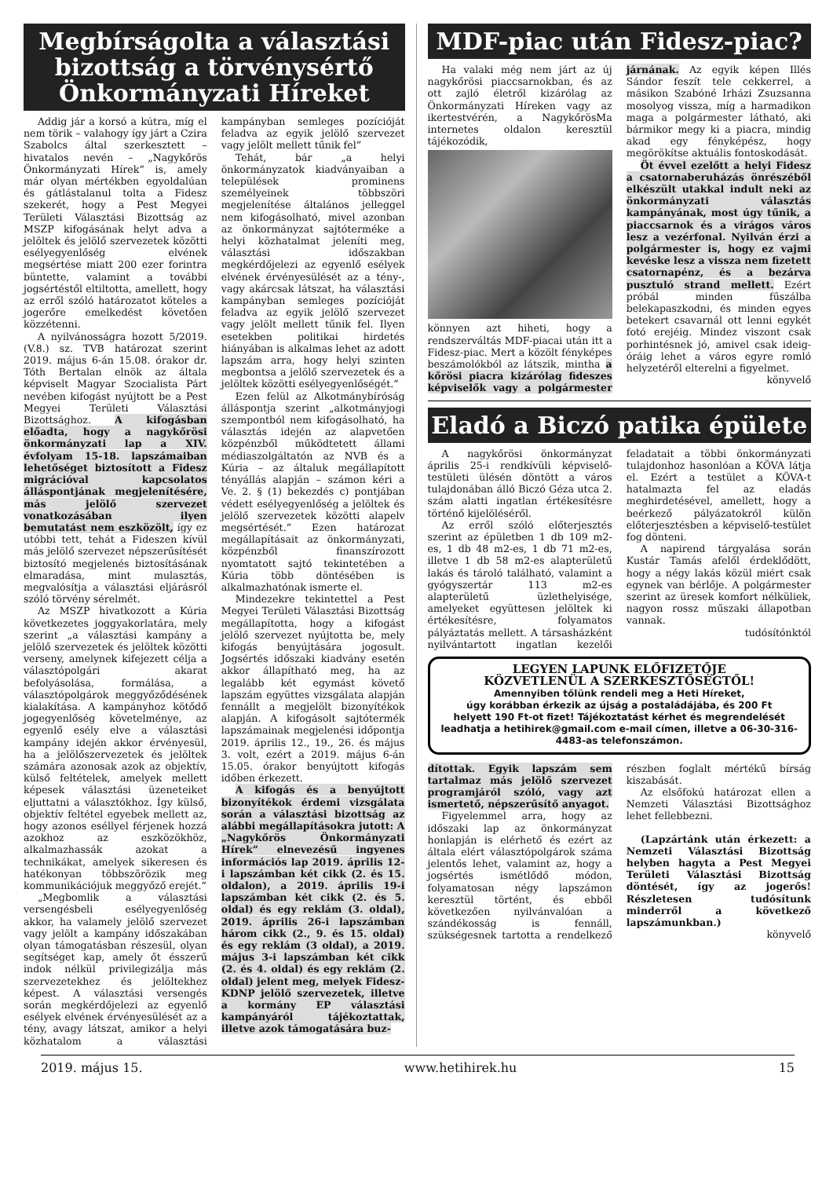Megbírságolta a választási bizottság a törvénysértő Önkormányzati Híreket
Addig jár a korsó a kútra, míg el nem törik – valahogy így járt a Czira Szabolcs által szerkesztett – hivatalos nevén – „Nagykőrös Önkormányzati Hírek” is, amely már olyan mértékben egyoldalúan és gátlástalanul tolta a Fidesz szekerét, hogy a Pest Megyei Területi Választási Bizottság az MSZP kifogásának helyt adva a jelöltek és jelölő szervezetek közötti esélyegyenlőség elvének megsértése miatt 200 ezer forintra büntette, valamint a további jogsértéstől eltiltotta, amellett, hogy az erről szóló határozatot köteles a jogerőre emelkedést követően közzétenni.
A nyilvánosságra hozott 5/2019. (V.8.) sz. TVB határozat szerint 2019. május 6-án 15.08. órakor dr. Tóth Bertalan elnök az általa képviselt Magyar Szocialista Párt nevében kifogást nyújtott be a Pest Megyei Területi Választási Bizottsághoz. A kifogásban előadta, hogy a nagykőrösi önkormányzati lap a XIV. évfolyam 15-18. lapszámaiban lehetőséget biztosított a Fidesz migrációval kapcsolatos álláspontjának megjelenítésére, más jelölő szervezet vonatkozásában ilyen bemutatást nem eszközölt, így ez utóbbi tett, tehát a Fideszen kívül más jelölő szervezet népszerűsítését biztosító megjelenés biztosításának elmaradása, mint mulasztás, megvalósítja a választási eljárásról szóló törvény sérelmét.
Az MSZP hivatkozott a Kúria következetes joggyakorlatára, mely szerint „a választási kampány a jelölő szervezetek és jelöltek közötti verseny, amelynek kifejezett célja a választópolgári akarat befolyásolása, formálása, a választópolgárok meggyőződésének kialakítása. A kampányhoz kötődő jogegyenlőség követelménye, az egyenlő esély elve a választási kampány idején akkor érvényesül, ha a jelölőszervezetek és jelöltek számára azonosak azok az objektív, külső feltételek, amelyek mellett képesek választási üzeneteiket eljuttatni a választókhoz. Így külső, objektív feltétel egyebek mellett az, hogy azonos eséllyel férjenek hozzá azokhoz az eszközökhöz, alkalmazhassák azokat a technikákat, amelyek sikeresen és hatékonyan többszörözik meg kommunikációjuk meggyőző erejét.”
„Megbomlik a választási versengésbeli esélyegyenlőség akkor, ha valamely jelölő szervezet vagy jelölt a kampány időszakában olyan támogatásban részesül, olyan segítséget kap, amely őt ésszerű indok nélkül privilegizálja más szervezetekhez és jelöltekhez képest. A választási versengés során megkérdőjelezi az egyenlő esélyek elvének érvényesülését az a tény, avagy látszat, amikor a helyi közhatalom a választási kampányban semleges pozícióját feladva az egyik jelölő szervezet vagy jelölt mellett tűnik fel”
Tehát, bár „a helyi önkormányzatok kiadványaiban a települések prominens személyeinek többszöri megjelenítése általános jelleggel nem kifogásolható, mivel azonban az önkormányzat sajtóterméke a helyi közhatalmat jeleníti meg, választási időszakban megkérdőjelezi az egyenlő esélyek elvének érvényesülését az a tény-, vagy akárcsak látszat, ha választási kampányban semleges pozícióját feladva az egyik jelölő szervezet vagy jelölt mellett tűnik fel. Ilyen esetekben politikai hirdetés hiányában is alkalmas lehet az adott lapszám arra, hogy helyi szinten megbontsa a jelölő szervezetek és a jelöltek közötti esélyegyenlőségét.”
Ezen felül az Alkotmánybíróság álláspontja szerint „alkotmányjogi szempontból nem kifogásolható, ha választás idején az alapvetően közpénzből működtetett állami médiaszolgáltatón az NVB és a Kúria – az általuk megállapított tényállás alapján – számon kéri a Ve. 2. § (1) bekezdés c) pontjában védett esélyegyenlőség a jelöltek és jelölő szervezetek közötti alapelv megsértését.” Ezen határozat megállapításait az önkormányzati, közpénzből finanszírozott nyomtatott sajtó tekintetében a Kúria több döntésében is alkalmazhatónak ismerte el.
Mindezekre tekintettel a Pest Megyei Területi Választási Bizottság megállapította, hogy a kifogást jelölő szervezet nyújtotta be, mely kifogás benyújtására jogosult. Jogsértés időszaki kiadvány esetén akkor állapítható meg, ha az legalább két egymást követő lapszám együttes vizsgálata alapján fennállt a megjelölt bizonyítékok alapján. A kifogásolt sajtótermék lapszámainak megjelenési időpontja 2019. április 12., 19., 26. és május 3. volt, ezért a 2019. május 6-án 15.05. órakor benyújtott kifogás időben érkezett.
A kifogás és a benyújtott bizonyítékok érdemi vizsgálata során a választási bizottság az alábbi megállapításokra jutott: A „Nagykőrös Önkormányzati Hírek” elnevezésű ingyenes információs lap 2019. április 12-i lapszámban két cikk (2. és 15. oldalon), a 2019. április 19-i lapszámban két cikk (2. és 5. oldal) és egy reklám (3. oldal), 2019. április 26-i lapszámban három cikk (2., 9. és 15. oldal) és egy reklám (3 oldal), a 2019. május 3-i lapszámban két cikk (2. és 4. oldal) és egy reklám (2. oldal) jelent meg, melyek Fidesz-KDNP jelölő szervezetek, illetve a kormány EP választási kampányáról tájékoztattak, illetve azok támogatására buz-
MDF-piac után Fidesz-piac?
Ha valaki még nem járt az új nagykőrösi piaccsarnokban, és az ott zajló életről kizárólag az Önkormányzati Híreken vagy az ikertestvérén, a NagykőrösMa internetes oldalon keresztül tájékozódik,
könnyen azt hiheti, hogy a rendszerváltás MDF-piacai után itt a Fidesz-piac. Mert a közölt fényképes beszámolókból az látszik, mintha a kőrösi piacra kizárólag fideszes képviselők vagy a polgármester járnának. Az egyik képen Illés Sándor feszít tele cekkerrel, a másikon Szabóné Irházi Zsuzsanna mosolyog vissza, míg a harmadikon maga a polgármester látható, aki bármikor megy ki a piacra, mindig akad egy fényképész, hogy megörökítse aktuális fontoskodását.
Öt évvel ezelőtt a helyi Fidesz a csatornaberuházás önrészéből elkészült utakkal indult neki az önkormányzati választás kampányának, most úgy tűnik, a piaccsarnok és a virágos város lesz a vezérfonal. Nyilván érzi a polgármester is, hogy ez vajmi kevéske lesz a vissza nem fizetett csatornapénz, és a bezárva pusztuló strand mellett. Ezért próbál minden fűszálba belekapaszkodni, és minden egyes betekert csavarnál ott lenni egykét fotó erejéig. Mindez viszont csak porhintésnek jó, amivel csak ideig-óráig lehet a város egyre romló helyzetéről elterelni a figyelmet.
könyvelő
Eladó a Biczó patika épülete
A nagykőrösi önkormányzat április 25-i rendkívüli képviselő-testületi ülésén döntött a város tulajdonában álló Biczó Géza utca 2. szám alatti ingatlan értékesítésre történő kijelöléséről.
Az erről szóló előterjesztés szerint az épületben 1 db 109 m2-es, 1 db 48 m2-es, 1 db 71 m2-es, illetve 1 db 58 m2-es alapterületű lakás és tároló található, valamint a gyógyszertár 113 m2-es alapterületű üzlethelyisége, amelyeket együttesen jelöltek ki értékesítésre, folyamatos pályáztatás mellett. A társasházként nyilvántartott ingatlan kezelői feladatait a többi önkormányzati tulajdonhoz hasonlóan a KÖVA látja el. Ezért a testület a KÖVA-t hatalmazta fel az eladás meghirdetésével, amellett, hogy a beérkező pályázatokról külön előterjesztésben a képviselő-testület fog dönteni.
A napirend tárgyalása során Kustár Tamás afelől érdeklődött, hogy a négy lakás közül miért csak egynek van bérlője. A polgármester szerint az üresek komfort nélküliek, nagyon rossz műszaki állapotban vannak.
tudósítónktól
LEGYEN LAPUNK ELŐFIZETŐJE
KÖZVETLENÜL A SZERKESZTŐSÉGTŐL!
Amennyiben tőlünk rendeli meg a Heti Híreket,
úgy korábban érkezik az újság a postaládájába, és 200 Ft
helyett 190 Ft-ot fizet! Tájékoztatást kérhet és megrendelését
leadhatja a hetihirek@gmail.com e-mail címen, illetve a 06-30-316-4483-as telefonszámon.
dítottak. Egyik lapszám sem tartalmaz más jelölő szervezet programjáról szóló, vagy azt ismertető, népszerűsítő anyagot.
Figyelemmel arra, hogy az időszaki lap az önkormányzat honlapján is elérhető és ezért az általa elért választópolgárok száma jelentős lehet, valamint az, hogy a jogsértés ismétlődő módon, folyamatosan négy lapszámon keresztül történt, és ebből következően nyilvánvalóan a szándékosság is fennáll, szükségesnek tartotta a rendelkező részben foglalt mértékű bírság kiszabását.
Az elsőfokú határozat ellen a Nemzeti Választási Bizottsághoz lehet fellebbezni.
(Lapzártánk után érkezett: a Nemzeti Választási Bizottság helyben hagyta a Pest Megyei Területi Választási Bizottság döntését, így az jogerős! Részletesen tudósítunk minderről a következő lapszámunkban.)
könyvelő
2019. május 15. www.hetihirek.hu 15